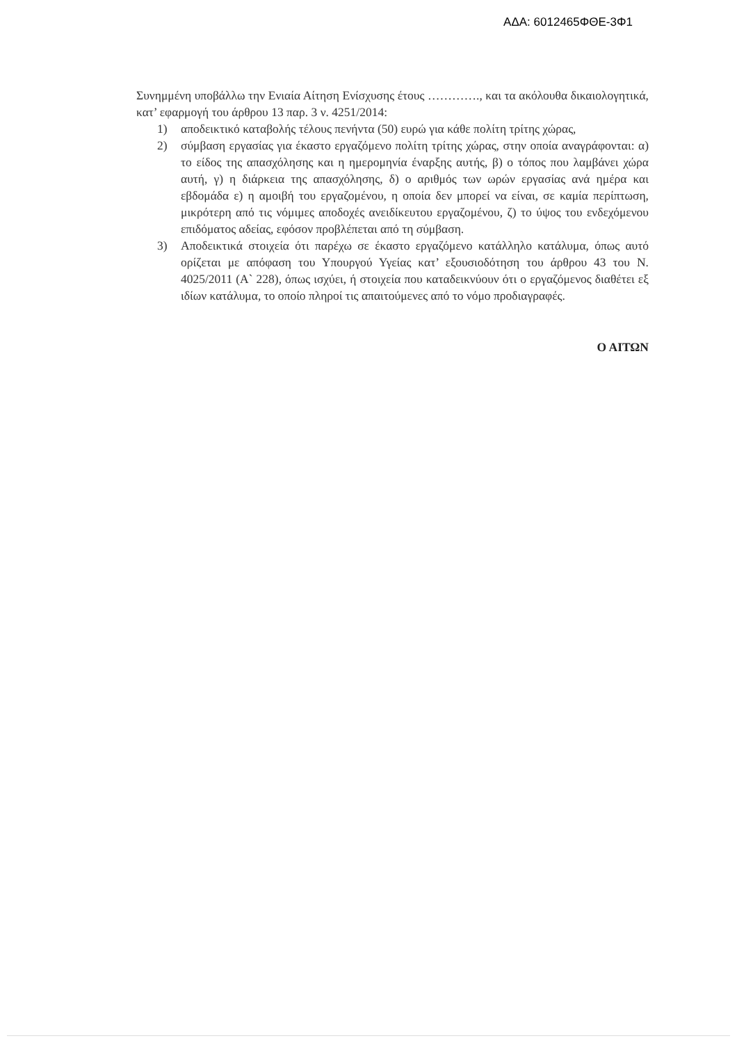ΑΔΑ: 6012465ΦΘΕ-3Φ1
Συνημμένη υποβάλλω την Ενιαία Αίτηση Ενίσχυσης έτους …………., και τα ακόλουθα δικαιολογητικά, κατ’ εφαρμογή του άρθρου 13 παρ. 3 ν. 4251/2014:
1) αποδεικτικό καταβολής τέλους πενήντα (50) ευρώ για κάθε πολίτη τρίτης χώρας,
2) σύμβαση εργασίας για έκαστο εργαζόμενο πολίτη τρίτης χώρας, στην οποία αναγράφονται: α) το είδος της απασχόλησης και η ημερομηνία έναρξης αυτής, β) ο τόπος που λαμβάνει χώρα αυτή, γ) η διάρκεια της απασχόλησης, δ) ο αριθμός των ωρών εργασίας ανά ημέρα και εβδομάδα ε) η αμοιβή του εργαζομένου, η οποία δεν μπορεί να είναι, σε καμία περίπτωση, μικρότερη από τις νόμιμες αποδοχές ανειδίκευτου εργαζομένου, ζ) το ύψος του ενδεχόμενου επιδόματος αδείας, εφόσον προβλέπεται από τη σύμβαση.
3) Αποδεικτικά στοιχεία ότι παρέχω σε έκαστο εργαζόμενο κατάλληλο κατάλυμα, όπως αυτό ορίζεται με απόφαση του Υπουργού Υγείας κατ’ εξουσιοδότηση του άρθρου 43 του Ν. 4025/2011 (Α` 228), όπως ισχύει, ή στοιχεία που καταδεικνύουν ότι ο εργαζόμενος διαθέτει εξ ιδίων κατάλυμα, το οποίο πληροί τις απαιτούμενες από το νόμο προδιαγραφές.
Ο ΑΙΤΩΝ